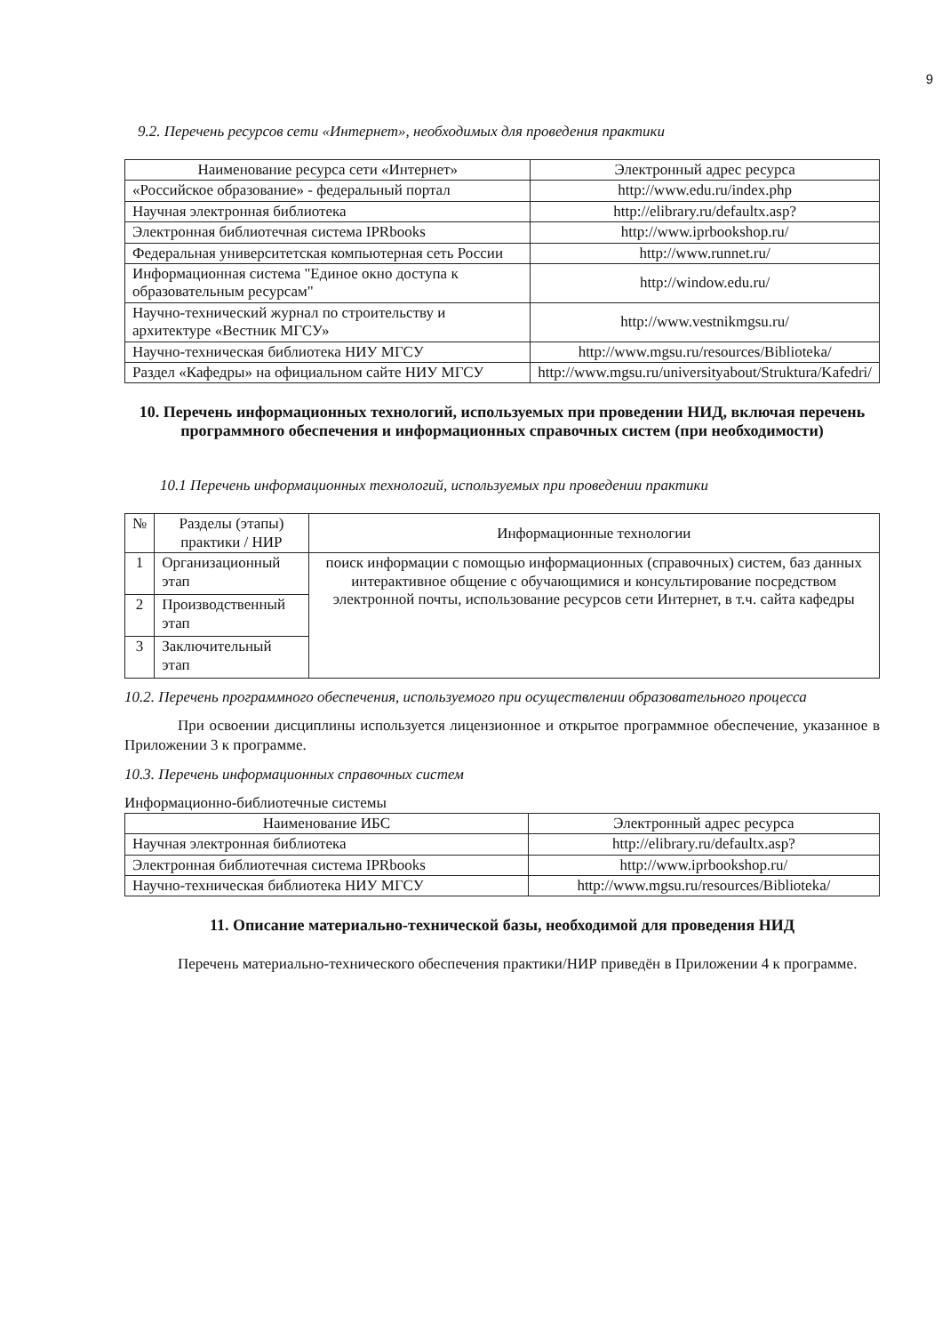9
9.2. Перечень ресурсов сети «Интернет», необходимых для проведения практики
| Наименование ресурса сети «Интернет» | Электронный адрес ресурса |
| --- | --- |
| «Российское образование» - федеральный портал | http://www.edu.ru/index.php |
| Научная электронная библиотека | http://elibrary.ru/defaultx.asp? |
| Электронная библиотечная система IPRbooks | http://www.iprbookshop.ru/ |
| Федеральная университетская компьютерная сеть России | http://www.runnet.ru/ |
| Информационная система "Единое окно доступа к образовательным ресурсам" | http://window.edu.ru/ |
| Научно-технический журнал по строительству и архитектуре «Вестник МГСУ» | http://www.vestnikmgsu.ru/ |
| Научно-техническая библиотека НИУ МГСУ | http://www.mgsu.ru/resources/Biblioteka/ |
| Раздел «Кафедры» на официальном сайте НИУ МГСУ | http://www.mgsu.ru/universityabout/Struktura/Kafedri/ |
10. Перечень информационных технологий, используемых при проведении НИД, включая перечень программного обеспечения и информационных справочных систем (при необходимости)
10.1 Перечень информационных технологий, используемых при проведении практики
| № | Разделы (этапы) практики / НИР | Информационные технологии |
| --- | --- | --- |
| 1 | Организационный этап | поиск информации с помощью информационных (справочных) систем, баз данных интерактивное общение с обучающимися и консультирование посредством электронной почты, использование ресурсов сети Интернет, в т.ч. сайта кафедры |
| 2 | Производственный этап | |
| 3 | Заключительный этап | |
10.2. Перечень программного обеспечения, используемого при осуществлении образовательного процесса
При освоении дисциплины используется лицензионное и открытое программное обеспечение, указанное в Приложении 3 к программе.
10.3. Перечень информационных справочных систем
Информационно-библиотечные системы
| Наименование ИБС | Электронный адрес ресурса |
| --- | --- |
| Научная электронная библиотека | http://elibrary.ru/defaultx.asp? |
| Электронная библиотечная система IPRbooks | http://www.iprbookshop.ru/ |
| Научно-техническая библиотека НИУ МГСУ | http://www.mgsu.ru/resources/Biblioteka/ |
11. Описание материально-технической базы, необходимой для проведения НИД
Перечень материально-технического обеспечения практики/НИР приведён в Приложении 4 к программе.